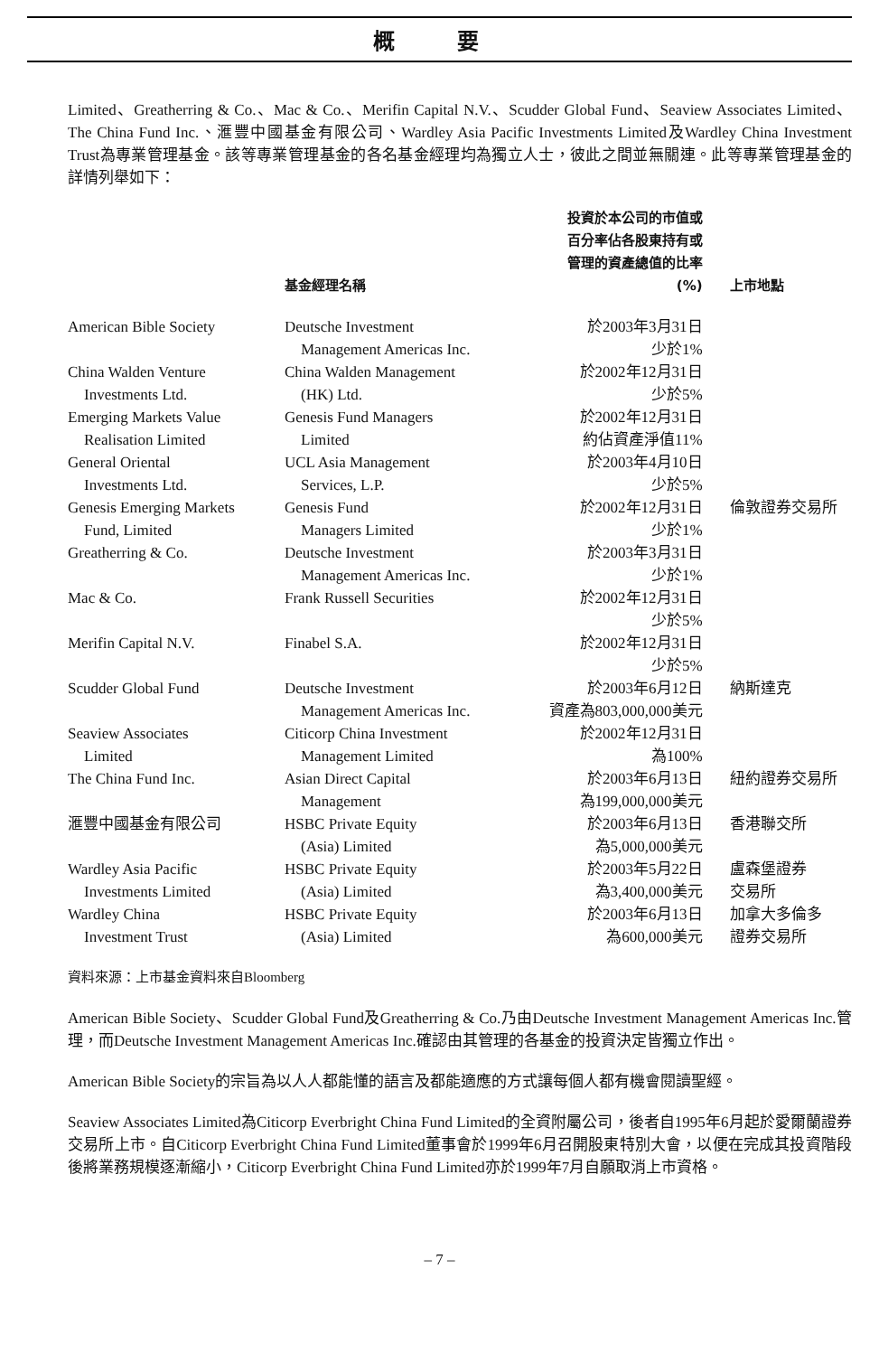概 要
Limited、Greatherring & Co.、Mac & Co.、Merifin Capital N.V.、Scudder Global Fund、Seaview Associates Limited、The China Fund Inc.、滙豐中國基金有限公司、Wardley Asia Pacific Investments Limited及Wardley China Investment Trust為專業管理基金。該等專業管理基金的各名基金經理均為獨立人士，彼此之間並無關連。此等專業管理基金的詳情列舉如下：
| | 基金經理名稱 | 投資於本公司的市值或 百分率佔各股東持有或 管理的資產總值的比率 (%) | 上市地點 |
| --- | --- | --- | --- |
| American Bible Society | Deutsche Investment Management Americas Inc. | 於2003年3月31日 少於1% | |
| China Walden Venture Investments Ltd. | China Walden Management (HK) Ltd. | 於2002年12月31日 少於5% | |
| Emerging Markets Value Realisation Limited | Genesis Fund Managers Limited | 於2002年12月31日 約佔資產淨值11% | |
| General Oriental Investments Ltd. | UCL Asia Management Services, L.P. | 於2003年4月10日 少於5% | |
| Genesis Emerging Markets Fund, Limited | Genesis Fund Managers Limited | 於2002年12月31日 少於1% | 倫敦證券交易所 |
| Greatherring & Co. | Deutsche Investment Management Americas Inc. | 於2003年3月31日 少於1% | |
| Mac & Co. | Frank Russell Securities | 於2002年12月31日 少於5% | |
| Merifin Capital N.V. | Finabel S.A. | 於2002年12月31日 少於5% | |
| Scudder Global Fund | Deutsche Investment Management Americas Inc. | 於2003年6月12日 資產為803,000,000美元 | 納斯達克 |
| Seaview Associates Limited | Citicorp China Investment Management Limited | 於2002年12月31日 為100% | |
| The China Fund Inc. | Asian Direct Capital Management | 於2003年6月13日 為199,000,000美元 | 紐約證券交易所 |
| 滙豐中國基金有限公司 | HSBC Private Equity (Asia) Limited | 於2003年6月13日 為5,000,000美元 | 香港聯交所 |
| Wardley Asia Pacific Investments Limited | HSBC Private Equity (Asia) Limited | 於2003年5月22日 為3,400,000美元 | 盧森堡證券 交易所 |
| Wardley China Investment Trust | HSBC Private Equity (Asia) Limited | 於2003年6月13日 為600,000美元 | 加拿大多倫多 證券交易所 |
資料來源：上市基金資料來自Bloomberg
American Bible Society、Scudder Global Fund及Greatherring & Co.乃由Deutsche Investment Management Americas Inc.管理，而Deutsche Investment Management Americas Inc.確認由其管理的各基金的投資決定皆獨立作出。
American Bible Society的宗旨為以人人都能懂的語言及都能適應的方式讓每個人都有機會閱讀聖經。
Seaview Associates Limited為Citicorp Everbright China Fund Limited的全資附屬公司，後者自1995年6月起於愛爾蘭證券交易所上市。自Citicorp Everbright China Fund Limited董事會於1999年6月召開股東特別大會，以便在完成其投資階段後將業務規模逐漸縮小，Citicorp Everbright China Fund Limited亦於1999年7月自願取消上市資格。
– 7 –